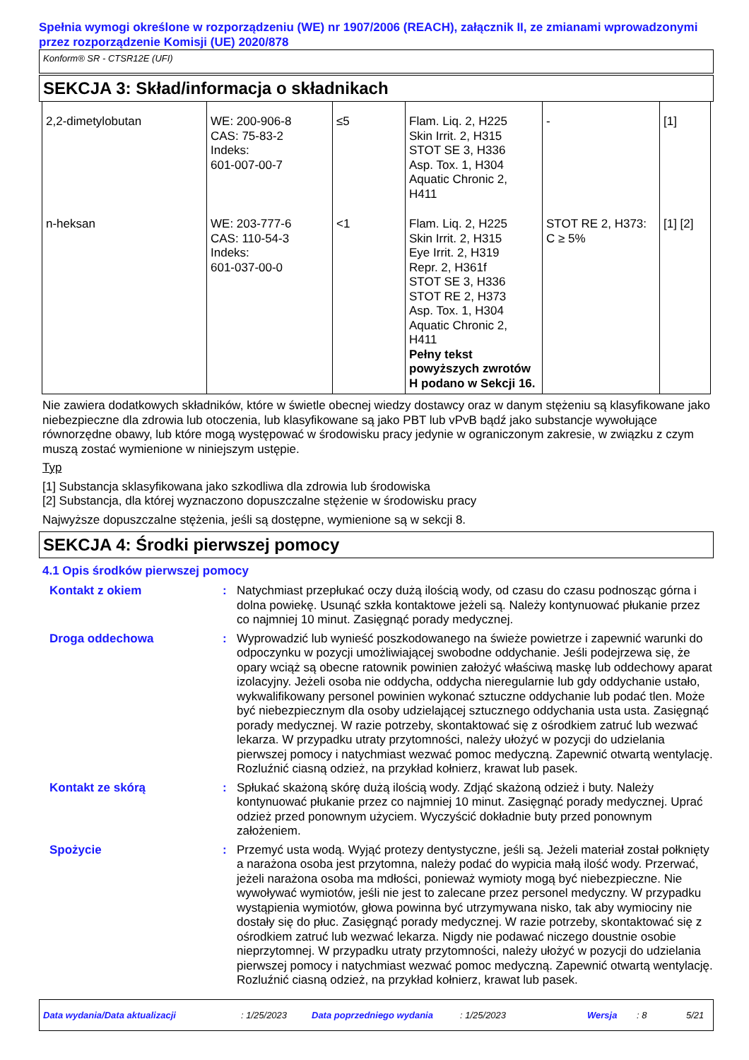Spełnia wymogi określone w rozporządzeniu (WE) nr 1907/2006 (REACH), załącznik II, ze zmianami wprowadzonymi przez rozporządzenie Komisji (UE) 2020/878
Konform® SR - CTSR12E (UFI)
SEKCJA 3: Skład/informacja o składnikach
| 2,2-dimetylobutan | WE: 200-906-8 CAS: 75-83-2 Indeks: 601-007-00-7 | ≤5 | Flam. Liq. 2, H225 Skin Irrit. 2, H315 STOT SE 3, H336 Asp. Tox. 1, H304 Aquatic Chronic 2, H411 | - | [1] |
| n-heksan | WE: 203-777-6 CAS: 110-54-3 Indeks: 601-037-00-0 | <1 | Flam. Liq. 2, H225 Skin Irrit. 2, H315 Eye Irrit. 2, H319 Repr. 2, H361f STOT SE 3, H336 STOT RE 2, H373 Asp. Tox. 1, H304 Aquatic Chronic 2, H411 Pełny tekst powyższych zwrotów H podano w Sekcji 16. | STOT RE 2, H373: C ≥ 5% | [1] [2] |
Nie zawiera dodatkowych składników, które w świetle obecnej wiedzy dostawcy oraz w danym stężeniu są klasyfikowane jako niebezpieczne dla zdrowia lub otoczenia, lub klasyfikowane są jako PBT lub vPvB bądź jako substancje wywołujące równorzędne obawy, lub które mogą występować w środowisku pracy jedynie w ograniczonym zakresie, w związku z czym muszą zostać wymienione w niniejszym ustępie.
Typ
[1] Substancja sklasyfikowana jako szkodliwa dla zdrowia lub środowiska
[2] Substancja, dla której wyznaczono dopuszczalne stężenie w środowisku pracy
Najwyższe dopuszczalne stężenia, jeśli są dostępne, wymienione są w sekcji 8.
SEKCJA 4: Środki pierwszej pomocy
4.1 Opis środków pierwszej pomocy
Kontakt z okiem : Natychmiast przepłukać oczy dużą ilością wody, od czasu do czasu podnosząc górna i dolna powiekę. Usunąć szkła kontaktowe jeżeli są. Należy kontynuować płukanie przez co najmniej 10 minut. Zasięgnąć porady medycznej.
Droga oddechowa : Wyprowadzić lub wynieść poszkodowanego na świeże powietrze i zapewnić warunki do odpoczynku w pozycji umożliwiającej swobodne oddychanie. Jeśli podejrzewa się, że opary wciąż są obecne ratownik powinien założyć właściwą maskę lub oddechowy aparat izolacyjny. Jeżeli osoba nie oddycha, oddycha nieregularnie lub gdy oddychanie ustało, wykwalifikowany personel powinien wykonać sztuczne oddychanie lub podać tlen. Może być niebezpiecznym dla osoby udzielającej sztucznego oddychania usta usta. Zasięgnąć porady medycznej. W razie potrzeby, skontaktować się z ośrodkiem zatruć lub wezwać lekarza. W przypadku utraty przytomności, należy ułożyć w pozycji do udzielania pierwszej pomocy i natychmiast wezwać pomoc medyczną. Zapewnić otwartą wentylację. Rozluźnić ciasną odzież, na przykład kołnierz, krawat lub pasek.
Kontakt ze skórą : Spłukać skażoną skórę dużą ilością wody. Zdjąć skażoną odzież i buty. Należy kontynuować płukanie przez co najmniej 10 minut. Zasięgnąć porady medycznej. Uprać odzież przed ponownym użyciem. Wyczyścić dokładnie buty przed ponownym założeniem.
Spożycie : Przemyć usta wodą. Wyjąć protezy dentystyczne, jeśli są. Jeżeli materiał został połknięty a narażona osoba jest przytomna, należy podać do wypicia małą ilość wody. Przerwać, jeżeli narażona osoba ma mdłości, ponieważ wymioty mogą być niebezpieczne. Nie wywoływać wymiotów, jeśli nie jest to zalecane przez personel medyczny. W przypadku wystąpienia wymiotów, głowa powinna być utrzymywana nisko, tak aby wymiociny nie dostały się do płuc. Zasięgnąć porady medycznej. W razie potrzeby, skontaktować się z ośrodkiem zatruć lub wezwać lekarza. Nigdy nie podawać niczego doustnie osobie nieprzytomnej. W przypadku utraty przytomności, należy ułożyć w pozycji do udzielania pierwszej pomocy i natychmiast wezwać pomoc medyczną. Zapewnić otwartą wentylację. Rozluźnić ciasną odzież, na przykład kołnierz, krawat lub pasek.
Data wydania/Data aktualizacji: 1/25/2023 Data poprzedniego wydania: 1/25/2023 Wersja: 8 5/21